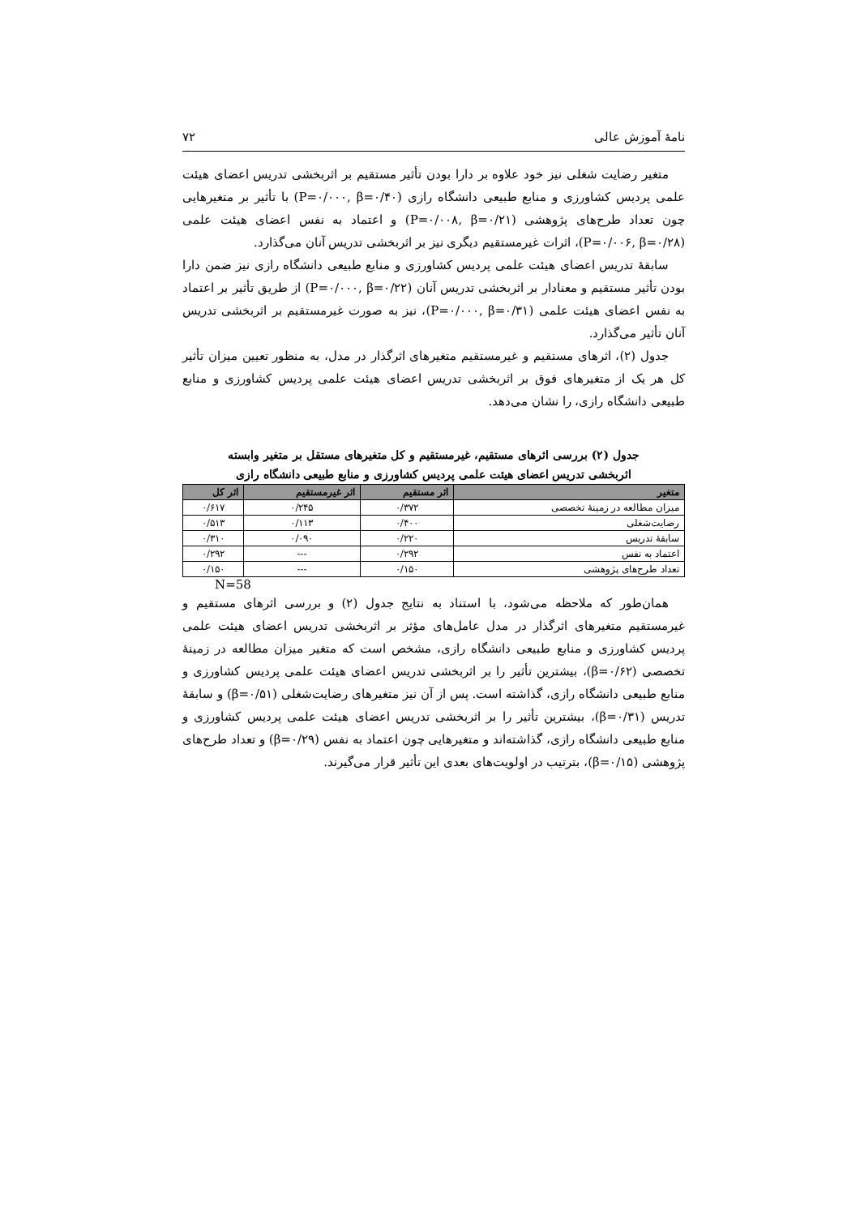نامهٔ آموزش عالی ۷۲
متغیر رضایت شغلی نیز خود علاوه بر دارا بودن تأثیر مستقیم بر اثربخشی تدریس اعضای هیئت علمی پردیس کشاورزی و منابع طبیعی دانشگاه رازی (P=۰/۰۰۰, β=۰/۴۰) با تأثیر بر متغیرهایی چون تعداد طرح‌های پژوهشی (P=۰/۰۰۸, β=۰/۲۱) و اعتماد به نفس اعضای هیئت علمی (P=۰/۰۰۶, β=۰/۲۸)، اثرات غیرمستقیم دیگری نیز بر اثربخشی تدریس آنان می‌گذارد.
سابقهٔ تدریس اعضای هیئت علمی پردیس کشاورزی و منابع طبیعی دانشگاه رازی نیز ضمن دارا بودن تأثیر مستقیم و معنادار بر اثربخشی تدریس آنان (P=۰/۰۰۰, β=۰/۲۲) از طریق تأثیر بر اعتماد به نفس اعضای هیئت علمی (P=۰/۰۰۰, β=۰/۳۱)، نیز به صورت غیرمستقیم بر اثربخشی تدریس آنان تأثیر می‌گذارد.
جدول (۲)، اثرهای مستقیم و غیرمستقیم متغیرهای اثرگذار در مدل، به منظور تعیین میزان تأثیر کل هر یک از متغیرهای فوق بر اثربخشی تدریس اعضای هیئت علمی پردیس کشاورزی و منابع طبیعی دانشگاه رازی، را نشان می‌دهد.
جدول (۲) بررسی اثرهای مستقیم، غیرمستقیم و کل متغیرهای مستقل بر متغیر وابسته
اثربخشی تدریس اعضای هیئت علمی پردیس کشاورزی و منابع طبیعی دانشگاه رازی
| متغیر | اثر مستقیم | اثر غیرمستقیم | اثر کل |
| --- | --- | --- | --- |
| میزان مطالعه در زمینهٔ تخصصی | ۰/۳۷۲ | ۰/۲۴۵ | ۰/۶۱۷ |
| رضایت‌شغلی | ۰/۴۰۰ | ۰/۱۱۳ | ۰/۵۱۳ |
| سابقهٔ تدریس | ۰/۲۲۰ | ۰/۰۹۰ | ۰/۳۱۰ |
| اعتماد به نفس | ۰/۲۹۲ | --- | ۰/۲۹۲ |
| تعداد طرح‌های پژوهشی | ۰/۱۵۰ | --- | ۰/۱۵۰ |
N=58
همان‌طور که ملاحظه می‌شود، با استناد به نتایج جدول (۲) و بررسی اثرهای مستقیم و غیرمستقیم متغیرهای اثرگذار در مدل عامل‌های مؤثر بر اثربخشی تدریس اعضای هیئت علمی پردیس کشاورزی و منابع طبیعی دانشگاه رازی، مشخص است که متغیر میزان مطالعه در زمینهٔ تخصصی (β=۰/۶۲)، بیشترین تأثیر را بر اثربخشی تدریس اعضای هیئت علمی پردیس کشاورزی و منابع طبیعی دانشگاه رازی، گذاشته است. پس از آن نیز متغیرهای رضایت‌شغلی (β=۰/۵۱) و سابقهٔ تدریس (β=۰/۳۱)، بیشترین تأثیر را بر اثربخشی تدریس اعضای هیئت علمی پردیس کشاورزی و منابع طبیعی دانشگاه رازی، گذاشته‌اند و متغیرهایی چون اعتماد به نفس (β=۰/۲۹) و تعداد طرح‌های پژوهشی (β=۰/۱۵)، بترتیب در اولویت‌های بعدی این تأثیر قرار می‌گیرند.